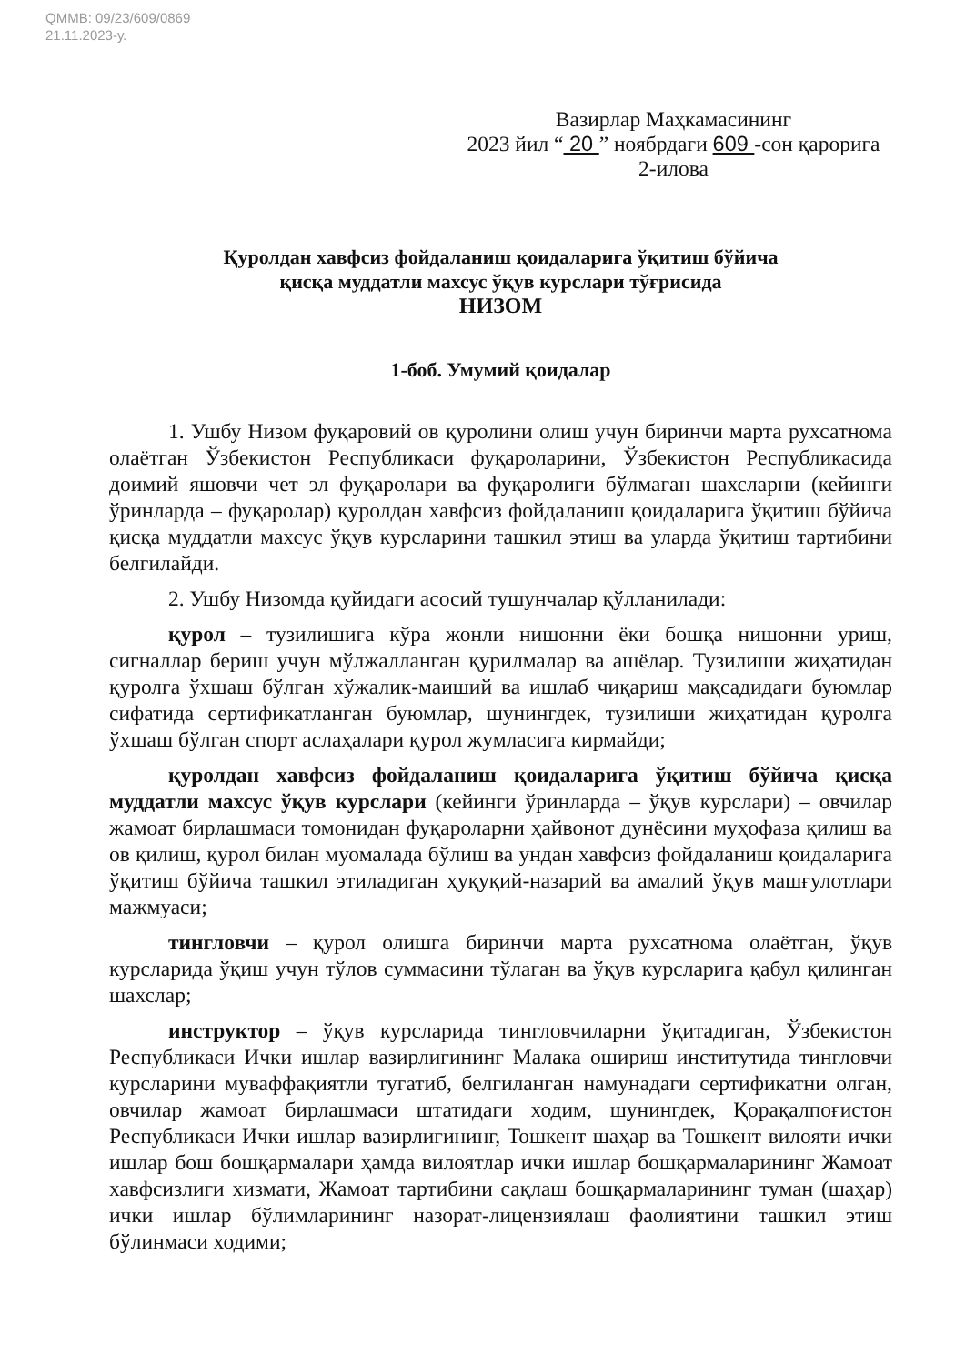QMMB: 09/23/609/0869
21.11.2023-у.
Вазирлар Маҳкамасининг
2023 йил “ 20 ” ноябрдаги 609 -сон қарорига
2-илова
Қуролдан хавфсиз фойдаланиш қоидаларига ўқитиш бўйича
қисқа муддатли махсус ўқув курслари тўғрисида
НИЗОМ
1-боб. Умумий қоидалар
1. Ушбу Низом фуқаровий ов қуролини олиш учун биринчи марта рухсатнома олаётган Ўзбекистон Республикаси фуқароларини, Ўзбекистон Республикасида доимий яшовчи чет эл фуқаролари ва фуқаролиги бўлмаган шахсларни (кейинги ўринларда – фуқаролар) қуролдан хавфсиз фойдаланиш қоидаларига ўқитиш бўйича қисқа муддатли махсус ўқув курсларини ташкил этиш ва уларда ўқитиш тартибини белгилайди.
2. Ушбу Низомда қуйидаги асосий тушунчалар қўлланилади:
қурол – тузилишига кўра жонли нишонни ёки бошқа нишонни уриш, сигналлар бериш учун мўлжалланган қурилмалар ва ашёлар. Тузилиши жиҳатидан қуролга ўхшаш бўлган хўжалик-маиший ва ишлаб чиқариш мақсадидаги буюмлар сифатида сертификатланган буюмлар, шунингдек, тузилиши жиҳатидан қуролга ўхшаш бўлган спорт аслаҳалари қурол жумласига кирмайди;
қуролдан хавфсиз фойдаланиш қоидаларига ўқитиш бўйича қисқа муддатли махсус ўқув курслари (кейинги ўринларда – ўқув курслари) – овчилар жамоат бирлашмаси томонидан фуқароларни ҳайвонот дунёсини муҳофаза қилиш ва ов қилиш, қурол билан муомалада бўлиш ва ундан хавфсиз фойдаланиш қоидаларига ўқитиш бўйича ташкил этиладиган ҳуқуқий-назарий ва амалий ўқув машғулотлари мажмуаси;
тингловчи – қурол олишга биринчи марта рухсатнома олаётган, ўқув курсларида ўқиш учун тўлов суммасини тўлаган ва ўқув курсларига қабул қилинган шахслар;
инструктор – ўқув курсларида тингловчиларни ўқитадиган, Ўзбекистон Республикаси Ички ишлар вазирлигининг Малака ошириш институтида тингловчи курсларини муваффақиятли тугатиб, белгиланган намунадаги сертификатни олган, овчилар жамоат бирлашмаси штатидаги ходим, шунингдек, Қорақалпоғистон Республикаси Ички ишлар вазирлигининг, Тошкент шаҳар ва Тошкент вилояти ички ишлар бош бошқармалари ҳамда вилоятлар ички ишлар бошқармаларининг Жамоат хавфсизлиги хизмати, Жамоат тартибини сақлаш бошқармаларининг туман (шаҳар) ички ишлар бўлимларининг назорат-лицензиялаш фаолиятини ташкил этиш бўлинмаси ходими;